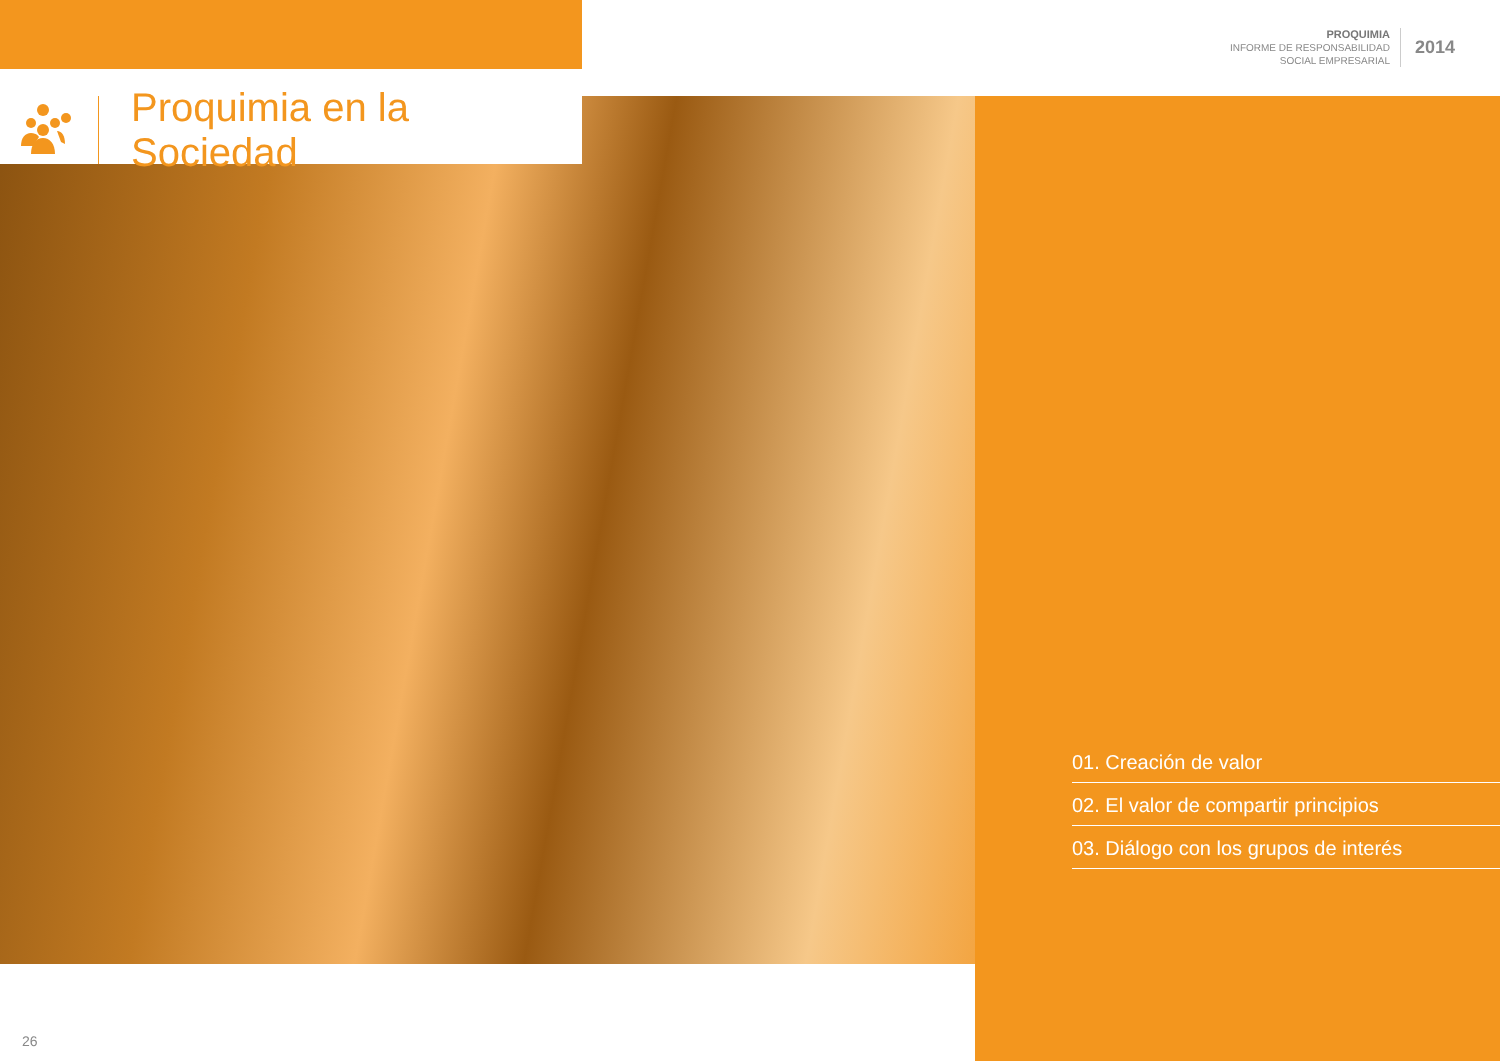PROQUIMIA
INFORME DE RESPONSABILIDAD
SOCIAL EMPRESARIAL
2014
Proquimia en la Sociedad
01. Creación de valor
02. El valor de compartir principios
03. Diálogo con los grupos de interés
26